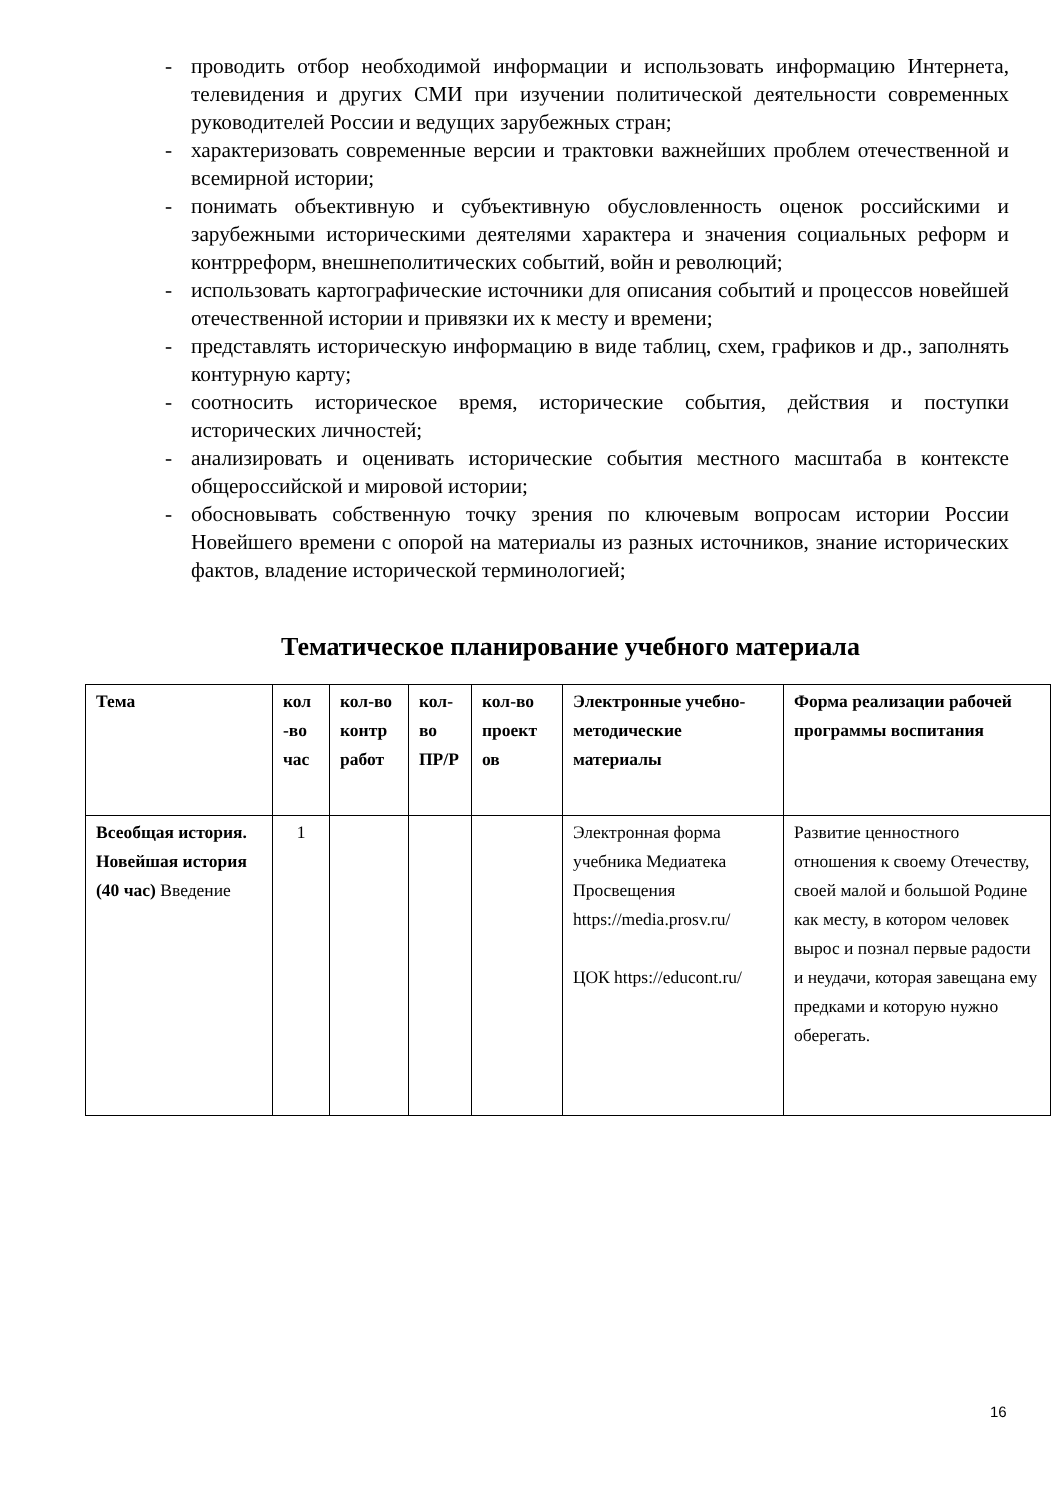- проводить отбор необходимой информации и использовать информацию Интернета, телевидения и других СМИ при изучении политической деятельности современных руководителей России и ведущих зарубежных стран;
- характеризовать современные версии и трактовки важнейших проблем отечественной и всемирной истории;
- понимать объективную и субъективную обусловленность оценок российскими и зарубежными историческими деятелями характера и значения социальных реформ и контрреформ, внешнеполитических событий, войн и революций;
- использовать картографические источники для описания событий и процессов новейшей отечественной истории и привязки их к месту и времени;
- представлять историческую информацию в виде таблиц, схем, графиков и др., заполнять контурную карту;
- соотносить историческое время, исторические события, действия и поступки исторических личностей;
- анализировать и оценивать исторические события местного масштаба в контексте общероссийской и мировой истории;
- обосновывать собственную точку зрения по ключевым вопросам истории России Новейшего времени с опорой на материалы из разных источников, знание исторических фактов, владение исторической терминологией;
Тематическое планирование учебного материала
| Тема | кол -во час | кол-во контр работ | кол-во ПР/Р | кол-во проект ов | Электронные учебно-методические материалы | Форма реализации рабочей программы воспитания |
| --- | --- | --- | --- | --- | --- | --- |
| Всеобщая история. Новейшая история (40 час) Введение | 1 | | | | Электронная форма учебника Медиатека Просвещения https://media.prosv.ru/ ЦОК https://educont.ru/ | Развитие ценностного отношения к своему Отечеству, своей малой и большой Родине как месту, в котором человек вырос и познал первые радости и неудачи, которая завещана ему предками и которую нужно оберегать. |
16